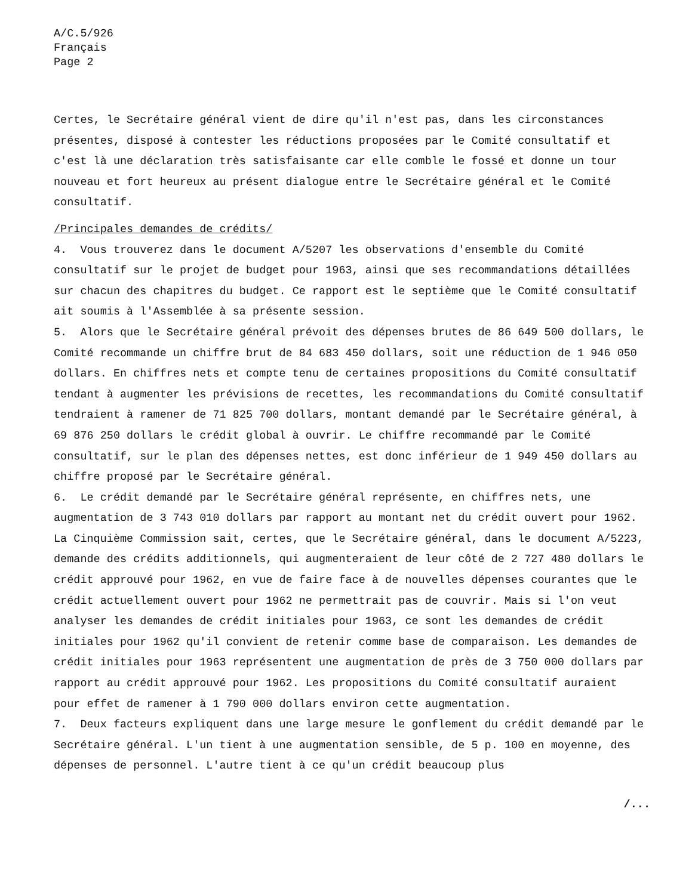A/C.5/926
Français
Page 2
Certes, le Secrétaire général vient de dire qu'il n'est pas, dans les circonstances présentes, disposé à contester les réductions proposées par le Comité consultatif et c'est là une déclaration très satisfaisante car elle comble le fossé et donne un tour nouveau et fort heureux au présent dialogue entre le Secrétaire général et le Comité consultatif.
/Principales demandes de crédits/
4. Vous trouverez dans le document A/5207 les observations d'ensemble du Comité consultatif sur le projet de budget pour 1963, ainsi que ses recommandations détaillées sur chacun des chapitres du budget. Ce rapport est le septième que le Comité consultatif ait soumis à l'Assemblée à sa présente session.
5. Alors que le Secrétaire général prévoit des dépenses brutes de 86 649 500 dollars, le Comité recommande un chiffre brut de 84 683 450 dollars, soit une réduction de 1 946 050 dollars. En chiffres nets et compte tenu de certaines propositions du Comité consultatif tendant à augmenter les prévisions de recettes, les recommandations du Comité consultatif tendraient à ramener de 71 825 700 dollars, montant demandé par le Secrétaire général, à 69 876 250 dollars le crédit global à ouvrir. Le chiffre recommandé par le Comité consultatif, sur le plan des dépenses nettes, est donc inférieur de 1 949 450 dollars au chiffre proposé par le Secrétaire général.
6. Le crédit demandé par le Secrétaire général représente, en chiffres nets, une augmentation de 3 743 010 dollars par rapport au montant net du crédit ouvert pour 1962. La Cinquième Commission sait, certes, que le Secrétaire général, dans le document A/5223, demande des crédits additionnels, qui augmenteraient de leur côté de 2 727 480 dollars le crédit approuvé pour 1962, en vue de faire face à de nouvelles dépenses courantes que le crédit actuellement ouvert pour 1962 ne permettrait pas de couvrir. Mais si l'on veut analyser les demandes de crédit initiales pour 1963, ce sont les demandes de crédit initiales pour 1962 qu'il convient de retenir comme base de comparaison. Les demandes de crédit initiales pour 1963 représentent une augmentation de près de 3 750 000 dollars par rapport au crédit approuvé pour 1962. Les propositions du Comité consultatif auraient pour effet de ramener à 1 790 000 dollars environ cette augmentation.
7. Deux facteurs expliquent dans une large mesure le gonflement du crédit demandé par le Secrétaire général. L'un tient à une augmentation sensible, de 5 p. 100 en moyenne, des dépenses de personnel. L'autre tient à ce qu'un crédit beaucoup plus
/...